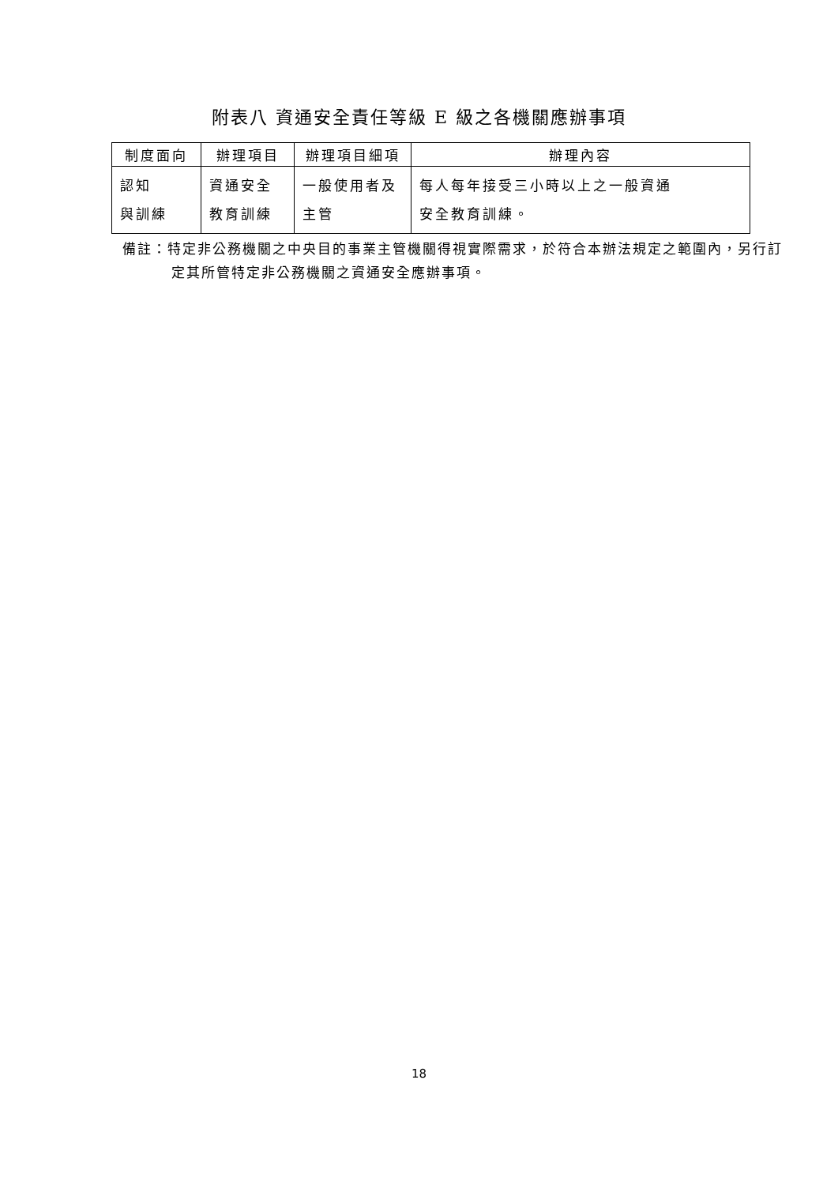附表八 資通安全責任等級 E 級之各機關應辦事項
| 制度面向 | 辦理項目 | 辦理項目細項 | 辦理內容 |
| --- | --- | --- | --- |
| 認知 與訓練 | 資通安全 教育訓練 | 一般使用者及 主管 | 每人每年接受三小時以上之一般資通 安全教育訓練。 |
備註：特定非公務機關之中央目的事業主管機關得視實際需求，於符合本辦法規定之範圍內，另行訂定其所管特定非公務機關之資通安全應辦事項。
18